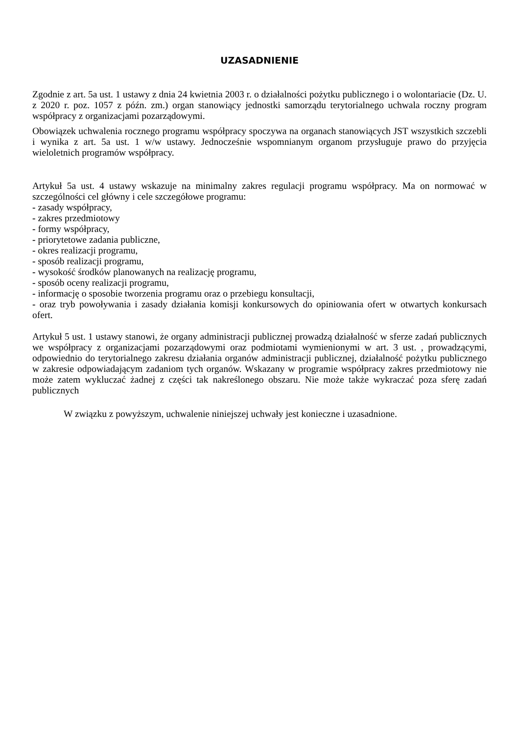UZASADNIENIE
Zgodnie z art. 5a ust. 1 ustawy z dnia 24 kwietnia 2003 r. o działalności pożytku publicznego i o wolontariacie (Dz. U. z 2020 r. poz. 1057 z późn. zm.) organ stanowiący jednostki samorządu terytorialnego uchwala roczny program współpracy z organizacjami pozarządowymi.
Obowiązek uchwalenia rocznego programu współpracy spoczywa na organach stanowiących JST wszystkich szczebli i wynika z art. 5a ust. 1 w/w ustawy. Jednocześnie wspomnianym organom przysługuje prawo do przyjęcia wieloletnich programów współpracy.
Artykuł 5a ust. 4 ustawy wskazuje na minimalny zakres regulacji programu współpracy. Ma on normować w szczególności cel główny i cele szczegółowe programu:
- zasady współpracy,
- zakres przedmiotowy
- formy współpracy,
- priorytetowe zadania publiczne,
- okres realizacji programu,
- sposób realizacji programu,
- wysokość środków planowanych na realizację programu,
- sposób oceny realizacji programu,
- informację o sposobie tworzenia programu oraz o przebiegu konsultacji,
- oraz tryb powoływania i zasady działania komisji konkursowych do opiniowania ofert w otwartych konkursach ofert.
Artykuł 5 ust. 1 ustawy stanowi, że organy administracji publicznej prowadzą działalność w sferze zadań publicznych we współpracy z organizacjami pozarządowymi oraz podmiotami wymienionymi w art. 3 ust. , prowadzącymi, odpowiednio do terytorialnego zakresu działania organów administracji publicznej, działalność pożytku publicznego w zakresie odpowiadającym zadaniom tych organów. Wskazany w programie współpracy zakres przedmiotowy nie może zatem wykluczać żadnej z części tak nakreślonego obszaru. Nie może także wykraczać poza sferę zadań publicznych
W związku z powyższym, uchwalenie niniejszej uchwały jest konieczne i uzasadnione.